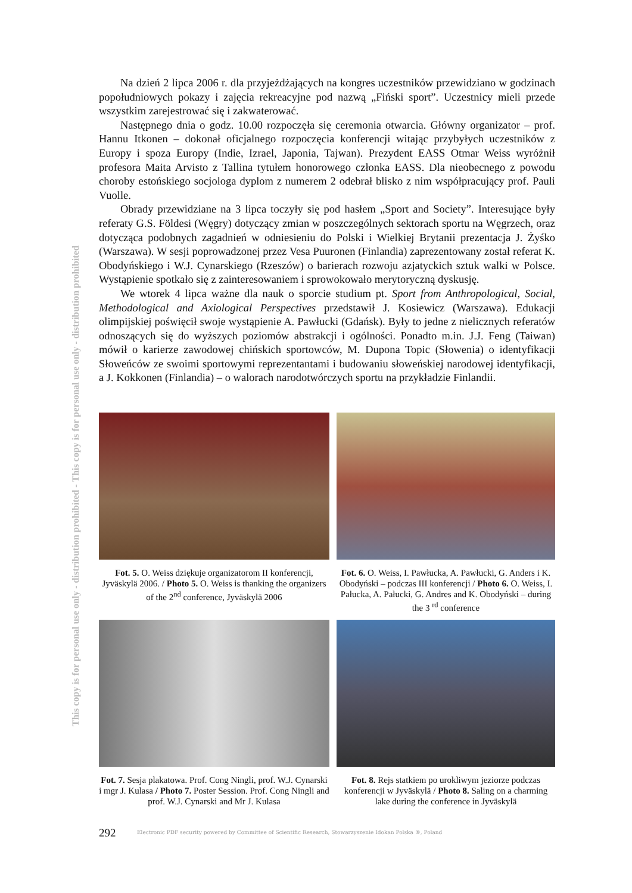This copy is for personal use only - distribution prohibited - This copy is for personal use only - distribution prohibited
Na dzień 2 lipca 2006 r. dla przyjeżdżających na kongres uczestników przewidziano w godzinach popołudniowych pokazy i zajęcia rekreacyjne pod nazwą „Fiński sport”. Uczestnicy mieli przede wszystkim zarejestrować się i zakwaterować.
Następnego dnia o godz. 10.00 rozpoczęła się ceremonia otwarcia. Główny organizator – prof. Hannu Itkonen – dokonał oficjalnego rozpoczęcia konferencji witając przybyłych uczestników z Europy i spoza Europy (Indie, Izrael, Japonia, Tajwan). Prezydent EASS Otmar Weiss wyróżnił profesora Maita Arvisto z Tallina tytułem honorowego członka EASS. Dla nieobecnego z powodu choroby estońskiego socjologa dyplom z numerem 2 odebrał blisko z nim współpracujący prof. Pauli Vuolle.
Obrady przewidziane na 3 lipca toczyły się pod hasłem „Sport and Society”. Interesujące były referaty G.S. Földesi (Węgry) dotyczący zmian w poszczególnych sektorach sportu na Węgrzech, oraz dotycząca podobnych zagadnień w odniesieniu do Polski i Wielkiej Brytanii prezentacja J. Żyśko (Warszawa). W sesji poprowadzonej przez Vesa Puuronen (Finlandia) zaprezentowany został referat K. Obodyńskiego i W.J. Cynarskiego (Rzeszów) o barierach rozwoju azjatyckich sztuk walki w Polsce. Wystąpienie spotkało się z zainteresowaniem i sprowokowało merytoryczną dyskusję.
We wtorek 4 lipca ważne dla nauk o sporcie studium pt. Sport from Anthropological, Social, Methodological and Axiological Perspectives przedstawił J. Kosiewicz (Warszawa). Edukacji olimpijskiej poświęcił swoje wystąpienie A. Pawłucki (Gdańsk). Były to jedne z nielicznych referatów odnoszących się do wyższych poziomów abstrakcji i ogólności. Ponadto m.in. J.J. Feng (Taiwan) mówił o karierze zawodowej chińskich sportowców, M. Dupona Topic (Słowenia) o identyfikacji Słoweńców ze swoimi sportowymi reprezentantami i budowaniu słoweńskiej narodowej identyfikacji, a J. Kokkonen (Finlandia) – o walorach narodotwórczych sportu na przykładzie Finlandii.
Fot. 5. O. Weiss dziękuje organizatorom II konferencji, Jyväskylä 2006. / Photo 5. O. Weiss is thanking the organizers of the 2<sup>nd</sup> conference, Jyväskylä 2006
Fot. 6. O. Weiss, I. Pawłucka, A. Pawłucki, G. Anders i K. Obodyński – podczas III konferencji / Photo 6. O. Weiss, I. Pałucka, A. Pałucki, G. Andres and K. Obodyński – during the 3 <sup>rd</sup> conference
Fot. 7. Sesja plakatowa. Prof. Cong Ningli, prof. W.J. Cynarski i mgr J. Kulasa / Photo 7. Poster Session. Prof. Cong Ningli and prof. W.J. Cynarski and Mr J. Kulasa
Fot. 8. Rejs statkiem po urokliwym jeziorze podczas konferencji w Jyväskylä / Photo 8. Saling on a charming lake during the conference in Jyväskylä
292
Electronic PDF security powered by Committee of Scientific Research, Stowarzyszenie Idokan Polska ®, Poland